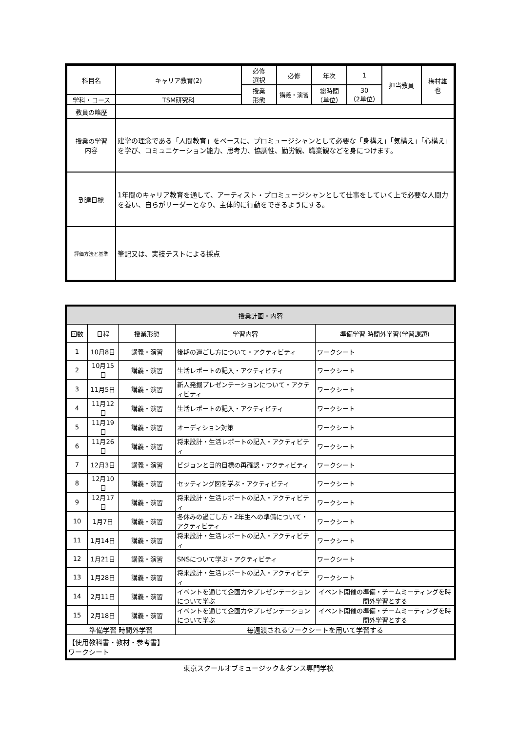| 科目名 | キャリア教育(2) | 必修 選択 | 必修 | 年次 | 1 | 担当教員 | 梅村雄 也 |
| | | 授業 形態 | 講義・演習 | 総時間 （単位） | 30 （2単位） | | |
| 学科・コース | TSM研究科 | | | | | | |
| 教員の略歴 | | | | | | | |
| 授業の学習 内容 | 建学の理念である「人間教育」をベースに、プロミュージシャンとして必要な「身構え」「気構え」「心構え」を学び、コミュニケーション能力、思考力、協調性、勤労観、職業観などを身につけます。 | | | | | | |
| 到達目標 | 1年間のキャリア教育を通して、アーティスト・プロミュージシャンとして仕事をしていく上で必要な人間力を養い、自らがリーダーとなり、主体的に行動をできるようにする。 | | | | | | |
| 評価方法と基準 | 筆記又は、実技テストによる採点 | | | | | | |
| 授業計画・内容 | | | | |
| --- | --- | --- | --- | --- |
| 回数 | 日程 | 授業形態 | 学習内容 | 準備学習 時間外学習(学習課題) |
| 1 | 10月8日 | 講義・演習 | 後期の過ごし方について・アクティビティ | ワークシート |
| 2 | 10月15日 | 講義・演習 | 生活レポートの記入・アクティビティ | ワークシート |
| 3 | 11月5日 | 講義・演習 | 新人発掘プレゼンテーションについて・アクティビティ | ワークシート |
| 4 | 11月12日 | 講義・演習 | 生活レポートの記入・アクティビティ | ワークシート |
| 5 | 11月19日 | 講義・演習 | オーディション対策 | ワークシート |
| 6 | 11月26日 | 講義・演習 | 将来設計・生活レポートの記入・アクティビティ | ワークシート |
| 7 | 12月3日 | 講義・演習 | ビジョンと目的目標の再確認・アクティビティ | ワークシート |
| 8 | 12月10日 | 講義・演習 | セッティング図を学ぶ・アクティビティ | ワークシート |
| 9 | 12月17日 | 講義・演習 | 将来設計・生活レポートの記入・アクティビティ | ワークシート |
| 10 | 1月7日 | 講義・演習 | 冬休みの過ごし方・2年生への準備について・アクティビティ | ワークシート |
| 11 | 1月14日 | 講義・演習 | 将来設計・生活レポートの記入・アクティビティ | ワークシート |
| 12 | 1月21日 | 講義・演習 | SNSについて学ぶ・アクティビティ | ワークシート |
| 13 | 1月28日 | 講義・演習 | 将来設計・生活レポートの記入・アクティビティ | ワークシート |
| 14 | 2月11日 | 講義・演習 | イベントを通じて企画力やプレゼンテーションについて学ぶ | イベント開催の準備・チームミーティングを時間外学習とする |
| 15 | 2月18日 | 講義・演習 | イベントを通じて企画力やプレゼンテーションについて学ぶ | イベント開催の準備・チームミーティングを時間外学習とする |
| 準備学習 時間外学習 | | | 毎週渡されるワークシートを用いて学習する | |
| 【使用教科書・教材・参考書】 ワークシート | | | | |
東京スクールオブミュージック＆ダンス専門学校